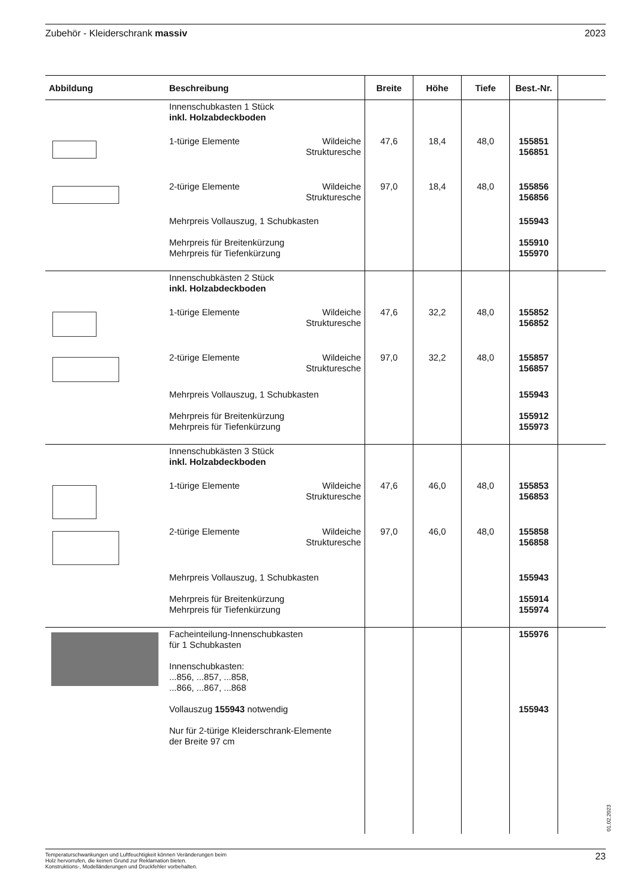Zubehör - Kleiderschrank massiv 2023
| Abbildung | Beschreibung | | Breite | Höhe | Tiefe | Best.-Nr. | |
| --- | --- | --- | --- | --- | --- | --- | --- |
| | Innenschubkasten 1 Stück inkl. Holzabdeckboden | | | | | | |
| | 1-türige Elemente | Wildeiche Strukturesche | 47,6 | 18,4 | 48,0 | 155851 156851 | |
| | 2-türige Elemente | Wildeiche Strukturesche | 97,0 | 18,4 | 48,0 | 155856 156856 | |
| | Mehrpreis Vollauszug, 1 Schubkasten Mehrpreis für Breitenkürzung Mehrpreis für Tiefenkürzung | | | | | 155943 155910 155970 | |
| | Innenschubkästen 2 Stück inkl. Holzabdeckboden | | | | | | |
| | 1-türige Elemente | Wildeiche Strukturesche | 47,6 | 32,2 | 48,0 | 155852 156852 | |
| | 2-türige Elemente | Wildeiche Strukturesche | 97,0 | 32,2 | 48,0 | 155857 156857 | |
| | Mehrpreis Vollauszug, 1 Schubkasten Mehrpreis für Breitenkürzung Mehrpreis für Tiefenkürzung | | | | | 155943 155912 155973 | |
| | Innenschubkästen 3 Stück inkl. Holzabdeckboden | | | | | | |
| | 1-türige Elemente | Wildeiche Strukturesche | 47,6 | 46,0 | 48,0 | 155853 156853 | |
| | 2-türige Elemente | Wildeiche Strukturesche | 97,0 | 46,0 | 48,0 | 155858 156858 | |
| | Mehrpreis Vollauszug, 1 Schubkasten Mehrpreis für Breitenkürzung Mehrpreis für Tiefenkürzung | | | | | 155943 155914 155974 | |
| | Facheinteilung-Innenschubkasten für 1 Schubkasten Innenschubkasten: ...856, ...857, ...858, ...866, ...867, ...868 Vollauszug 155943 notwendig Nur für 2-türige Kleiderschrank-Elemente der Breite 97 cm | | | | | 155976 155943 | |
01.02.2023
Temperaturschwankungen und Luftfeuchtigkeit können Veränderungen beim
Holz hervorrufen, die keinen Grund zur Reklamation bieten.
Konstruktions-, Modelländerungen und Druckfehler vorbehalten.
23